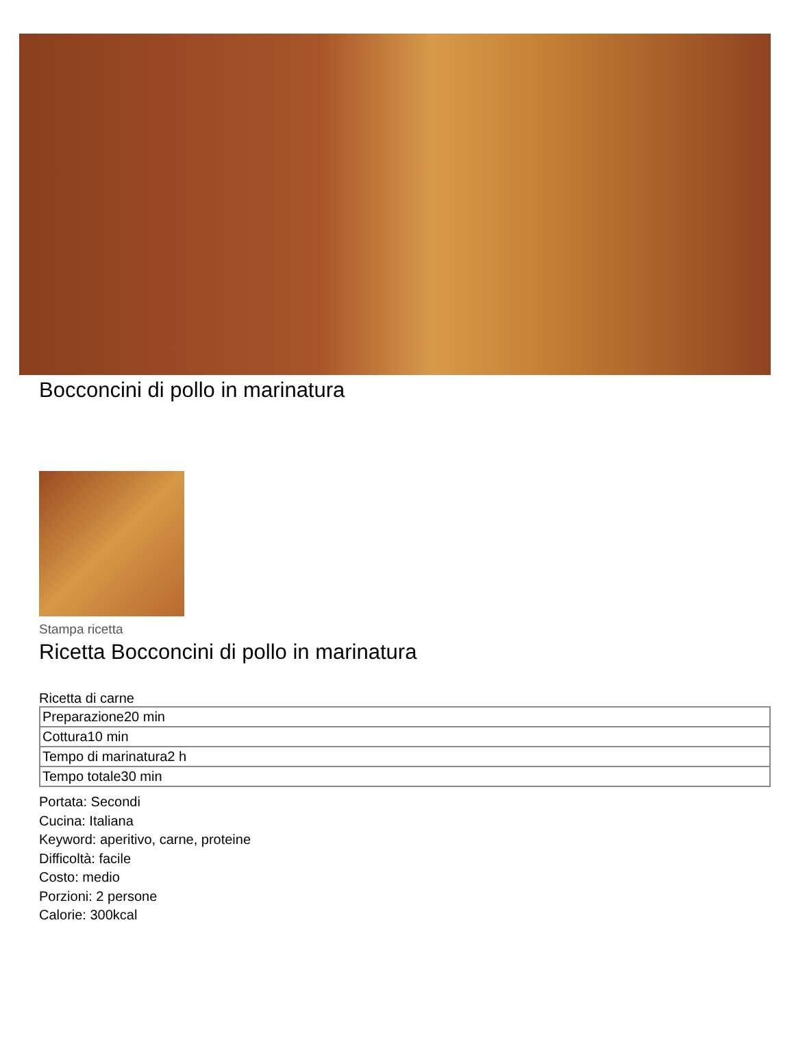Bocconcini di pollo in marinatura
Stampa ricetta
Ricetta Bocconcini di pollo in marinatura
Ricetta di carne
| Preparazione20 min |
| Cottura10 min |
| Tempo di marinatura2 h |
| Tempo totale30 min |
Portata: Secondi
Cucina: Italiana
Keyword: aperitivo, carne, proteine
Difficoltà: facile
Costo: medio
Porzioni: 2 persone
Calorie: 300kcal